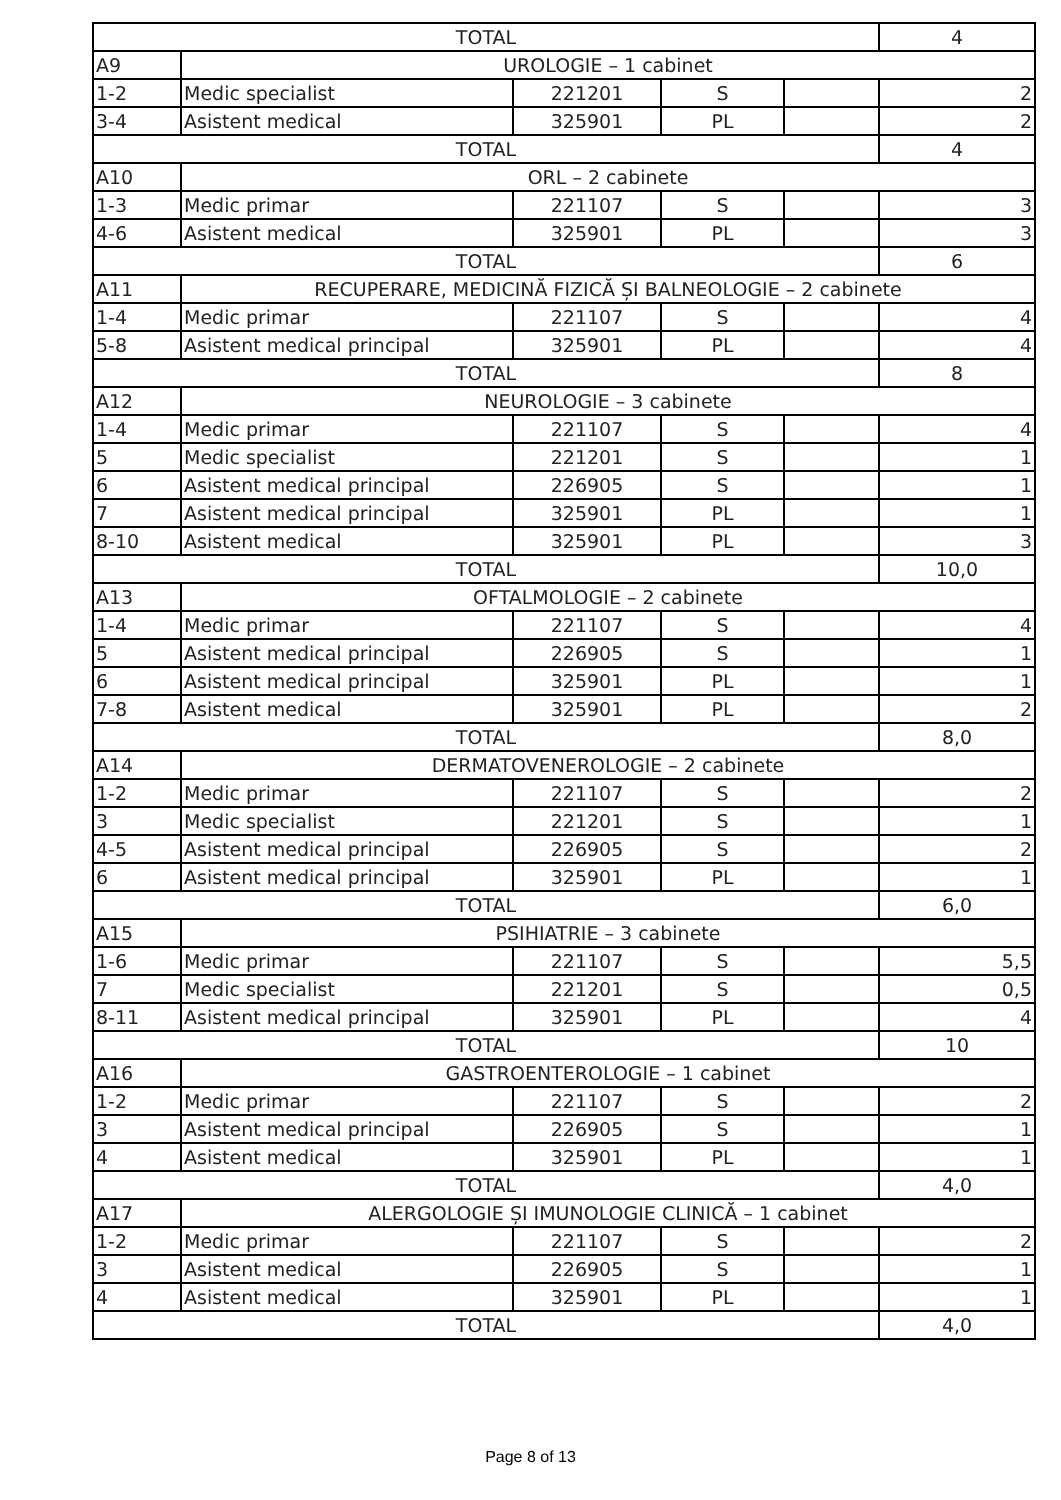| TOTAL | | | | | 4 |
| A9 | UROLOGIE – 1 cabinet | | | | |
| 1-2 | Medic specialist | 221201 | S | | 2 |
| 3-4 | Asistent medical | 325901 | PL | | 2 |
| TOTAL | | | | | 4 |
| A10 | ORL – 2 cabinete | | | | |
| 1-3 | Medic primar | 221107 | S | | 3 |
| 4-6 | Asistent medical | 325901 | PL | | 3 |
| TOTAL | | | | | 6 |
| A11 | RECUPERARE, MEDICINĂ FIZICĂ ȘI BALNEOLOGIE – 2 cabinete | | | | |
| 1-4 | Medic primar | 221107 | S | | 4 |
| 5-8 | Asistent medical principal | 325901 | PL | | 4 |
| TOTAL | | | | | 8 |
| A12 | NEUROLOGIE – 3 cabinete | | | | |
| 1-4 | Medic primar | 221107 | S | | 4 |
| 5 | Medic specialist | 221201 | S | | 1 |
| 6 | Asistent medical principal | 226905 | S | | 1 |
| 7 | Asistent medical principal | 325901 | PL | | 1 |
| 8-10 | Asistent medical | 325901 | PL | | 3 |
| TOTAL | | | | | 10,0 |
| A13 | OFTALMOLOGIE – 2 cabinete | | | | |
| 1-4 | Medic primar | 221107 | S | | 4 |
| 5 | Asistent medical principal | 226905 | S | | 1 |
| 6 | Asistent medical principal | 325901 | PL | | 1 |
| 7-8 | Asistent medical | 325901 | PL | | 2 |
| TOTAL | | | | | 8,0 |
| A14 | DERMATOVENEROLOGIE – 2 cabinete | | | | |
| 1-2 | Medic primar | 221107 | S | | 2 |
| 3 | Medic specialist | 221201 | S | | 1 |
| 4-5 | Asistent medical principal | 226905 | S | | 2 |
| 6 | Asistent medical principal | 325901 | PL | | 1 |
| TOTAL | | | | | 6,0 |
| A15 | PSIHIATRIE – 3 cabinete | | | | |
| 1-6 | Medic primar | 221107 | S | | 5,5 |
| 7 | Medic specialist | 221201 | S | | 0,5 |
| 8-11 | Asistent medical principal | 325901 | PL | | 4 |
| TOTAL | | | | | 10 |
| A16 | GASTROENTEROLOGIE – 1 cabinet | | | | |
| 1-2 | Medic primar | 221107 | S | | 2 |
| 3 | Asistent medical principal | 226905 | S | | 1 |
| 4 | Asistent medical | 325901 | PL | | 1 |
| TOTAL | | | | | 4,0 |
| A17 | ALERGOLOGIE ȘI IMUNOLOGIE CLINICĂ – 1 cabinet | | | | |
| 1-2 | Medic primar | 221107 | S | | 2 |
| 3 | Asistent medical | 226905 | S | | 1 |
| 4 | Asistent medical | 325901 | PL | | 1 |
| TOTAL | | | | | 4,0 |
Page 8 of 13